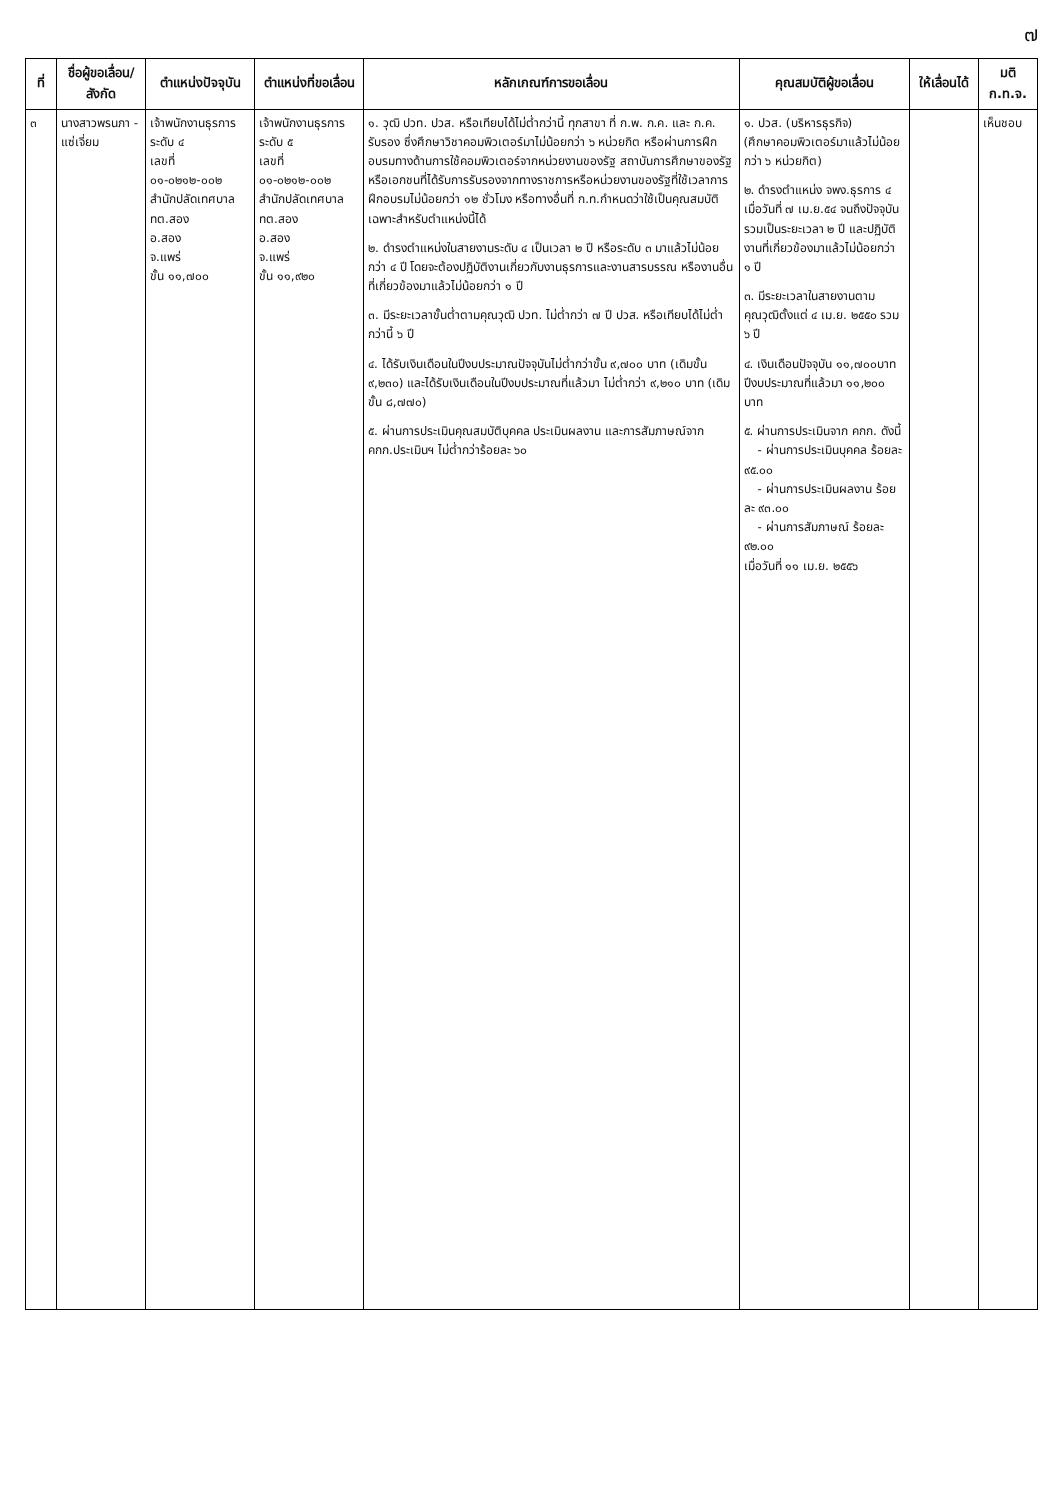๗
| ที่ | ชื่อผู้ขอเลื่อน/ สังกัด | ตำแหน่งปัจจุบัน | ตำแหน่งที่ขอเลื่อน | หลักเกณฑ์การขอเลื่อน | คุณสมบัติผู้ขอเลื่อน | ให้เลื่อนได้ | มติ ก.ท.จ. |
| --- | --- | --- | --- | --- | --- | --- | --- |
| ๓ | นางสาวพรนภา - แซ่เจี่ยม | เจ้าพนักงานธุรการ ระดับ ๔ เลขที่ ๐๑-๐๒๑๒-๐๐๒ สำนักปลัดเทศบาล ทต.สอง อ.สอง จ.แพร่ ขั้น ๑๑,๗๐๐ | เจ้าพนักงานธุรการ ระดับ ๕ เลขที่ ๐๑-๐๒๑๒-๐๐๒ สำนักปลัดเทศบาล ทต.สอง อ.สอง จ.แพร่ ขั้น ๑๑,๙๒๐ | ๑. วุฒิ ปวท. ปวส. หรือเทียบได้ไม่ต่ำกว่านี้ ทุกสาขา ที่ ก.พ. ก.ค. และ ก.ค. รับรอง ซึ่งศึกษาวิชาคอมพิวเตอร์มาไม่น้อยกว่า ๖ หน่วยกิต หรือผ่านการฝึกอบรมทางด้านการใช้คอมพิวเตอร์จากหน่วยงานของรัฐ สถาบันการศึกษาของรัฐหรือเอกชนที่ได้รับการรับรองจากทางราชการหรือหน่วยงานของรัฐที่ใช้เวลาการฝึกอบรมไม่น้อยกว่า ๑๒ ชั่วโมง หรือทางอื่นที่ ก.ท.กำหนดว่าใช้เป็นคุณสมบัติเฉพาะสำหรับตำแหน่งนี้ได้ ๒. ดำรงตำแหน่งในสายงานระดับ ๔ เป็นเวลา ๒ ปี หรือระดับ ๓ มาแล้วไม่น้อยกว่า ๔ ปี โดยจะต้องปฏิบัติงานเกี่ยวกับงานธุรการและงานสารบรรณ หรืองานอื่นที่เกี่ยวข้องมาแล้วไม่น้อยกว่า ๑ ปี ๓. มีระยะเวลาขั้นต่ำตามคุณวุฒิ ปวท. ไม่ต่ำกว่า ๗ ปี ปวส. หรือเทียบได้ไม่ต่ำกว่านี้ ๖ ปี ๔. ได้รับเงินเดือนในปีงบประมาณปัจจุบันไม่ต่ำกว่าขั้น ๙,๗๐๐ บาท (เดิมขั้น ๙,๒๓๐) และได้รับเงินเดือนในปีงบประมาณที่แล้วมา ไม่ต่ำกว่า ๙,๒๑๐ บาท (เดิมขั้น ๘,๗๗๐) ๕. ผ่านการประเมินคุณสมบัติบุคคล ประเมินผลงาน และการสัมภาษณ์จาก คกก.ประเมินฯ ไม่ต่ำกว่าร้อยละ ๖๐ | ๑. ปวส. (บริหารธุรกิจ) (ศึกษาคอมพิวเตอร์มาแล้วไม่น้อยกว่า ๖ หน่วยกิต) ๒. ดำรงตำแหน่ง จพง.ธุรการ ๔ เมื่อวันที่ ๗ เม.ย.๕๔ จนถึงปัจจุบัน รวมเป็นระยะเวลา ๒ ปี และปฏิบัติงานที่เกี่ยวข้องมาแล้วไม่น้อยกว่า ๑ ปี ๓. มีระยะเวลาในสายงานตามคุณวุฒิตั้งแต่ ๔ เม.ย. ๒๕๕๐ รวม ๖ ปี ๔. เงินเดือนปัจจุบัน ๑๑,๗๐๐บาท ปีงบประมาณที่แล้วมา ๑๑,๒๐๐ บาท ๕. ผ่านการประเมินจาก คกก. ดังนี้ - ผ่านการประเมินบุคคล ร้อยละ ๙๕.๐๐ - ผ่านการประเมินผลงาน ร้อยละ ๙๓.๐๐ - ผ่านการสัมภาษณ์ ร้อยละ ๙๒.๐๐ เมื่อวันที่ ๑๑ เม.ย. ๒๕๕๖ | | เห็นชอบ |